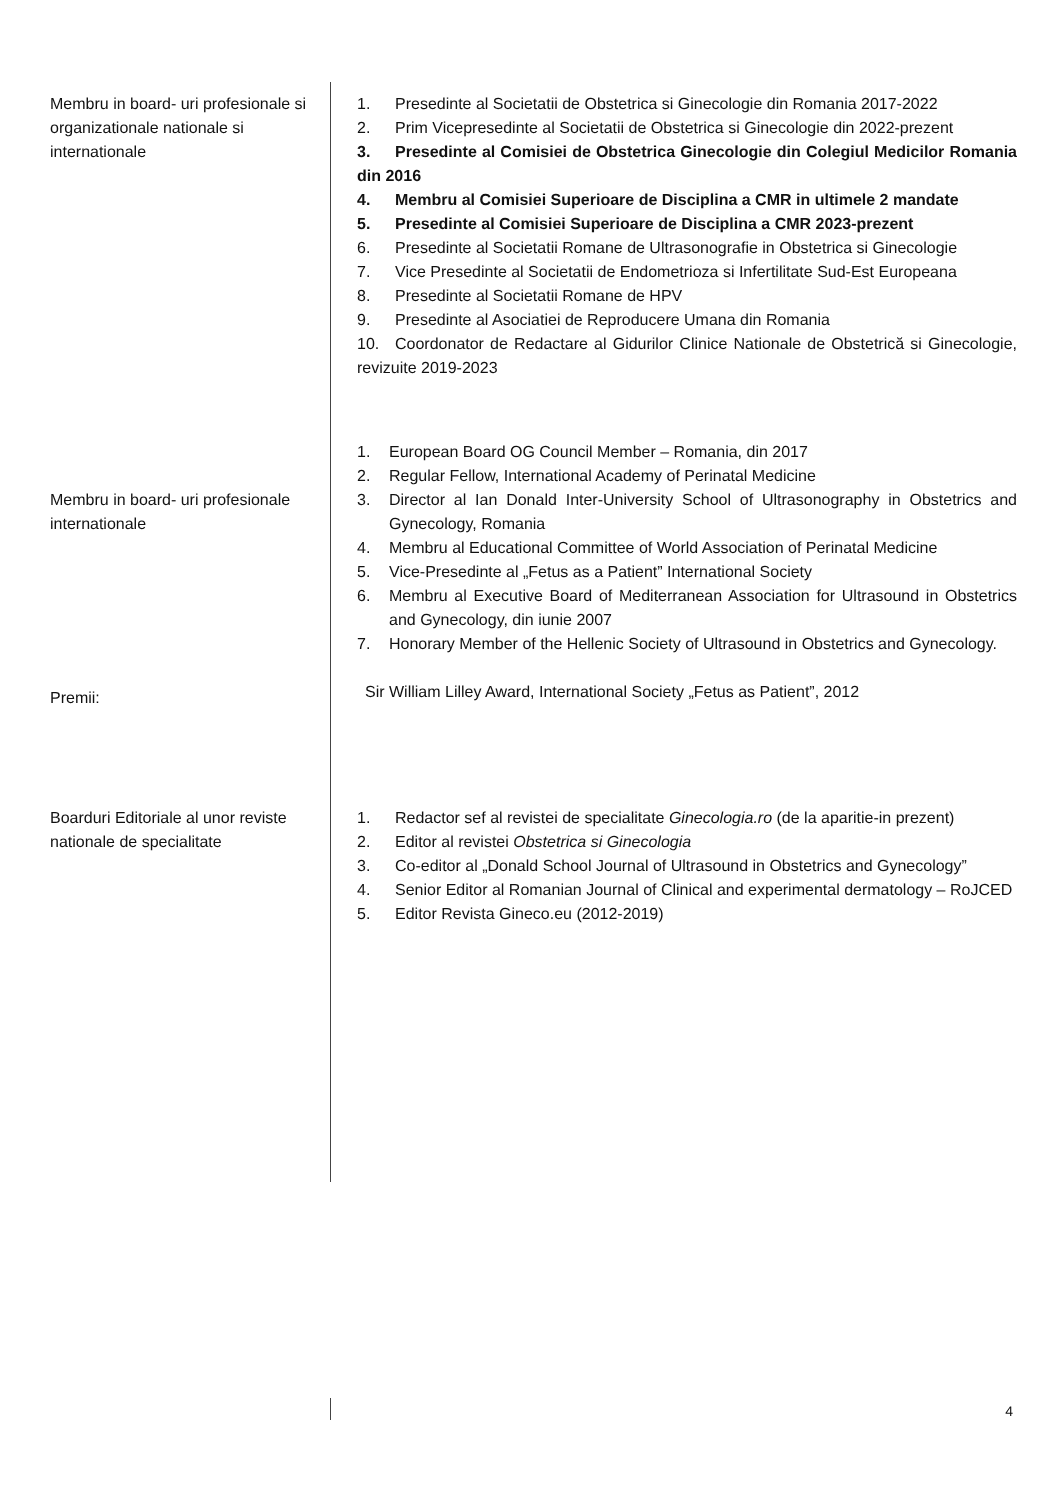Membru in board- uri profesionale si organizationale nationale si internationale
1. Presedinte al Societatii de Obstetrica si Ginecologie din Romania 2017-2022
2. Prim Vicepresedinte al Societatii de Obstetrica si Ginecologie din 2022-prezent
3. Presedinte al Comisiei de Obstetrica Ginecologie din Colegiul Medicilor Romania din 2016
4. Membru al Comisiei Superioare de Disciplina a CMR in ultimele 2 mandate
5. Presedinte al Comisiei Superioare de Disciplina a CMR 2023-prezent
6. Presedinte al Societatii Romane de Ultrasonografie in Obstetrica si Ginecologie
7. Vice Presedinte al Societatii de Endometrioza si Infertilitate Sud-Est Europeana
8. Presedinte al Societatii Romane de HPV
9. Presedinte al Asociatiei de Reproducere Umana din Romania
10. Coordonator de Redactare al Gidurilor Clinice Nationale de Obstetrică si Ginecologie, revizuite 2019-2023
Membru in board- uri profesionale internationale
Premii:
1. European Board OG Council Member – Romania, din 2017
2. Regular Fellow, International Academy of Perinatal Medicine
3. Director al Ian Donald Inter-University School of Ultrasonography in Obstetrics and Gynecology, Romania
4. Membru al Educational Committee of World Association of Perinatal Medicine
5. Vice-Presedinte al „Fetus as a Patient” International Society
6. Membru al Executive Board of Mediterranean Association for Ultrasound in Obstetrics and Gynecology, din iunie 2007
7. Honorary Member of the Hellenic Society of Ultrasound in Obstetrics and Gynecology.
Sir William Lilley Award, International Society „Fetus as Patient”, 2012
Boarduri Editoriale al unor reviste nationale de specialitate
1. Redactor sef al revistei de specialitate Ginecologia.ro (de la aparitie-in prezent)
2. Editor al revistei Obstetrica si Ginecologia
3. Co-editor al „Donald School Journal of Ultrasound in Obstetrics and Gynecology”
4. Senior Editor al Romanian Journal of Clinical and experimental dermatology – RoJCED
5. Editor Revista Gineco.eu (2012-2019)
4